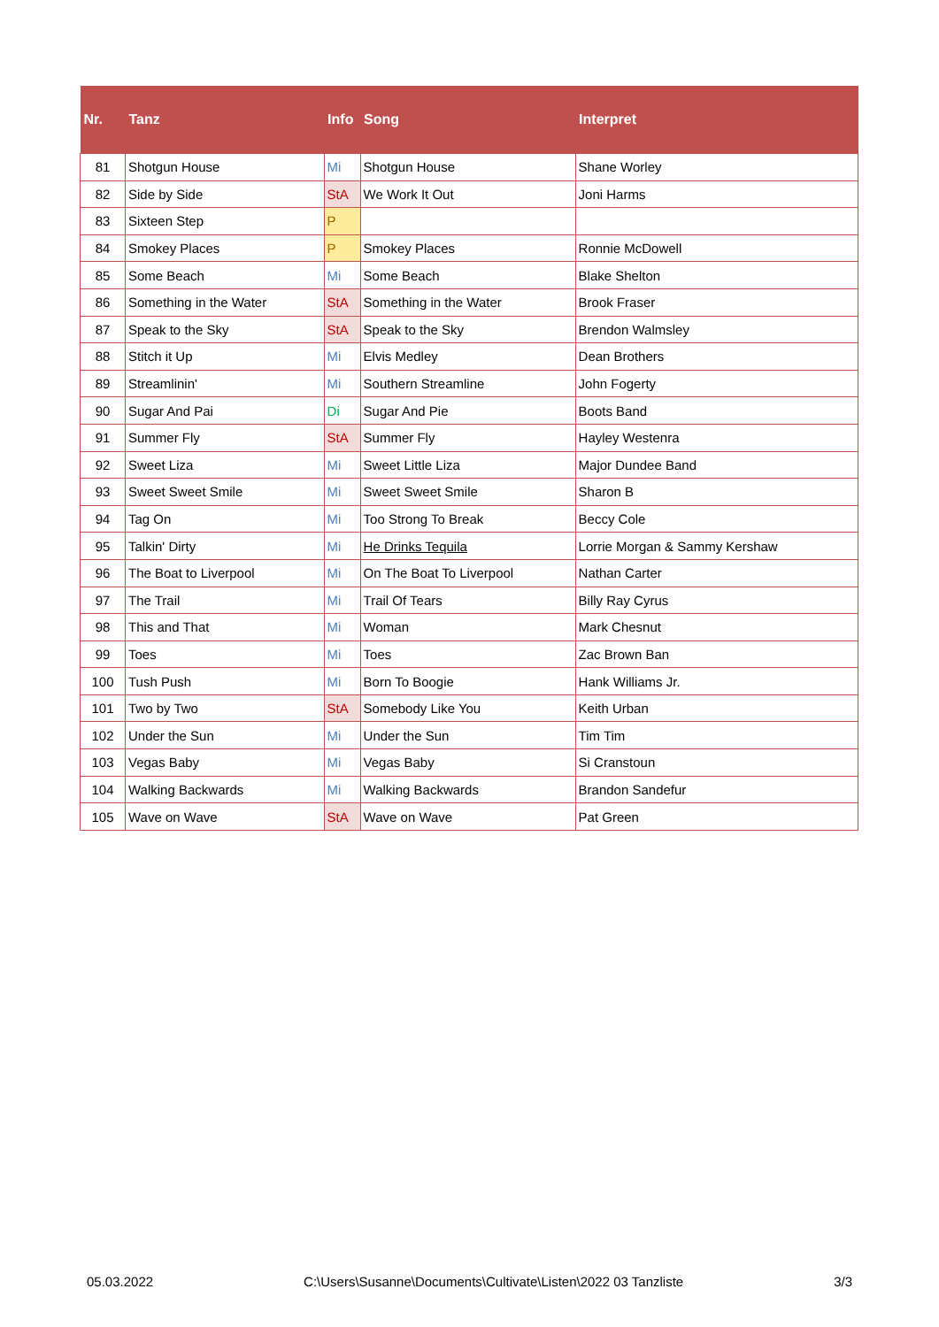| Nr. | Tanz | Info | Song | Interpret |
| --- | --- | --- | --- | --- |
| 81 | Shotgun House | Mi | Shotgun House | Shane Worley |
| 82 | Side by Side | StA | We Work It Out | Joni Harms |
| 83 | Sixteen Step | P | | |
| 84 | Smokey Places | P | Smokey Places | Ronnie McDowell |
| 85 | Some Beach | Mi | Some Beach | Blake Shelton |
| 86 | Something in the Water | StA | Something in the Water | Brook Fraser |
| 87 | Speak to the Sky | StA | Speak to the Sky | Brendon Walmsley |
| 88 | Stitch it Up | Mi | Elvis Medley | Dean Brothers |
| 89 | Streamlinin' | Mi | Southern Streamline | John Fogerty |
| 90 | Sugar And Pai | Di | Sugar And Pie | Boots Band |
| 91 | Summer Fly | StA | Summer Fly | Hayley Westenra |
| 92 | Sweet Liza | Mi | Sweet Little Liza | Major Dundee Band |
| 93 | Sweet Sweet Smile | Mi | Sweet Sweet Smile | Sharon B |
| 94 | Tag On | Mi | Too Strong To Break | Beccy Cole |
| 95 | Talkin' Dirty | Mi | He Drinks Tequila | Lorrie Morgan & Sammy Kershaw |
| 96 | The Boat to Liverpool | Mi | On The Boat To Liverpool | Nathan Carter |
| 97 | The Trail | Mi | Trail Of Tears | Billy Ray Cyrus |
| 98 | This and That | Mi | Woman | Mark Chesnut |
| 99 | Toes | Mi | Toes | Zac Brown Ban |
| 100 | Tush Push | Mi | Born To Boogie | Hank Williams Jr. |
| 101 | Two by Two | StA | Somebody Like You | Keith Urban |
| 102 | Under the Sun | Mi | Under the Sun | Tim Tim |
| 103 | Vegas Baby | Mi | Vegas Baby | Si Cranstoun |
| 104 | Walking Backwards | Mi | Walking Backwards | Brandon Sandefur |
| 105 | Wave on Wave | StA | Wave on Wave | Pat Green |
05.03.2022 C:\Users\Susanne\Documents\Cultivate\Listen\2022 03 Tanzliste 3/3